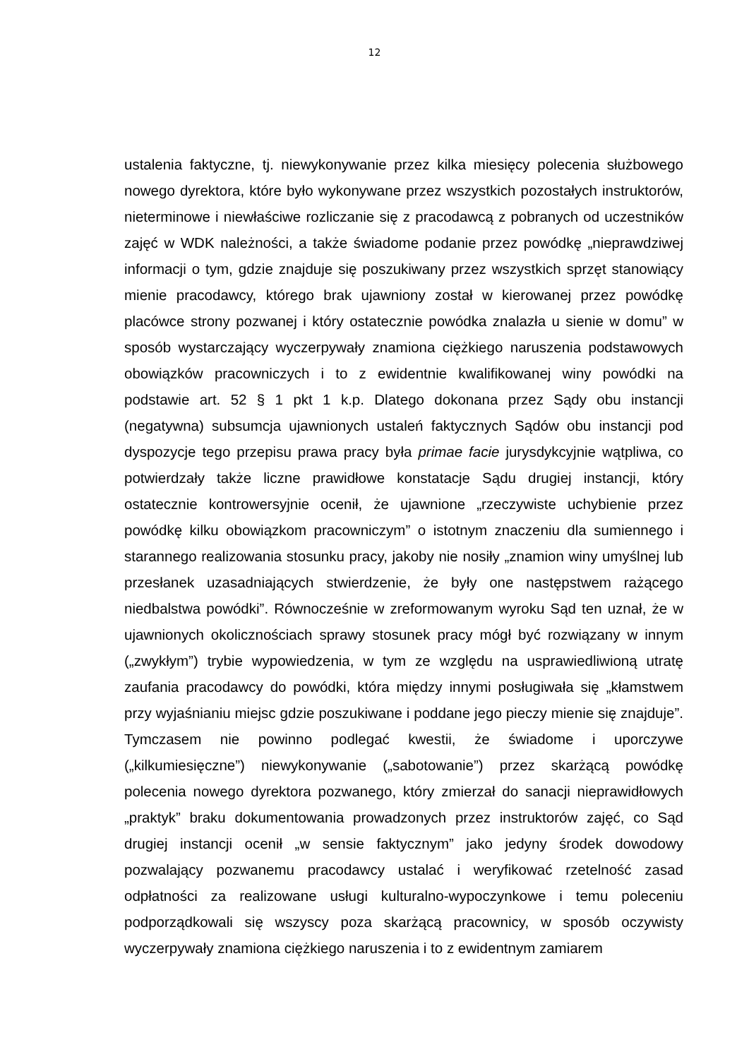12
ustalenia faktyczne, tj. niewykonywanie przez kilka miesięcy polecenia służbowego nowego dyrektora, które było wykonywane przez wszystkich pozostałych instruktorów, nieterminowe i niewłaściwe rozliczanie się z pracodawcą z pobranych od uczestników zajęć w WDK należności, a także świadome podanie przez powódkę „nieprawdziwej informacji o tym, gdzie znajduje się poszukiwany przez wszystkich sprzęt stanowiący mienie pracodawcy, którego brak ujawniony został w kierowanej przez powódkę placówce strony pozwanej i który ostatecznie powódka znalazła u sienie w domu” w sposób wystarczający wyczerpywały znamiona ciężkiego naruszenia podstawowych obowiązków pracowniczych i to z ewidentnie kwalifikowanej winy powódki na podstawie art. 52 § 1 pkt 1 k.p. Dlatego dokonana przez Sądy obu instancji (negatywna) subsumcja ujawnionych ustaleń faktycznych Sądów obu instancji pod dyspozycje tego przepisu prawa pracy była primae facie jurysdykcyjnie wątpliwa, co potwierdzały także liczne prawidłowe konstatacje Sądu drugiej instancji, który ostatecznie kontrowersyjnie ocenił, że ujawnione „rzeczywiste uchybienie przez powódkę kilku obowiązkom pracowniczym” o istotnym znaczeniu dla sumiennego i starannego realizowania stosunku pracy, jakoby nie nosiły „znamion winy umyślnej lub przesłanek uzasadniających stwierdzenie, że były one następstwem rażącego niedbalstwa powódki”. Równocześnie w zreformowanym wyroku Sąd ten uznał, że w ujawnionych okolicznościach sprawy stosunek pracy mógł być rozwiązany w innym („zwykłym”) trybie wypowiedzenia, w tym ze względu na usprawiedliwioną utratę zaufania pracodawcy do powódki, która między innymi posługiwała się „kłamstwem przy wyjaśnianiu miejsc gdzie poszukiwane i poddane jego pieczy mienie się znajduje”. Tymczasem nie powinno podlegać kwestii, że świadome i uporczywe („kilkumiesięczne”) niewykonywanie („sabotowanie”) przez skarżącą powódkę polecenia nowego dyrektora pozwanego, który zmierzał do sanacji nieprawidłowych „praktyk” braku dokumentowania prowadzonych przez instruktorów zajęć, co Sąd drugiej instancji ocenił „w sensie faktycznym” jako jedyny środek dowodowy pozwalający pozwanemu pracodawcy ustalać i weryfikować rzetelność zasad odpłatności za realizowane usługi kulturalno-wypoczynkowe i temu poleceniu podporządkowali się wszyscy poza skarżącą pracownicy, w sposób oczywisty wyczerpywały znamiona ciężkiego naruszenia i to z ewidentnym zamiarem